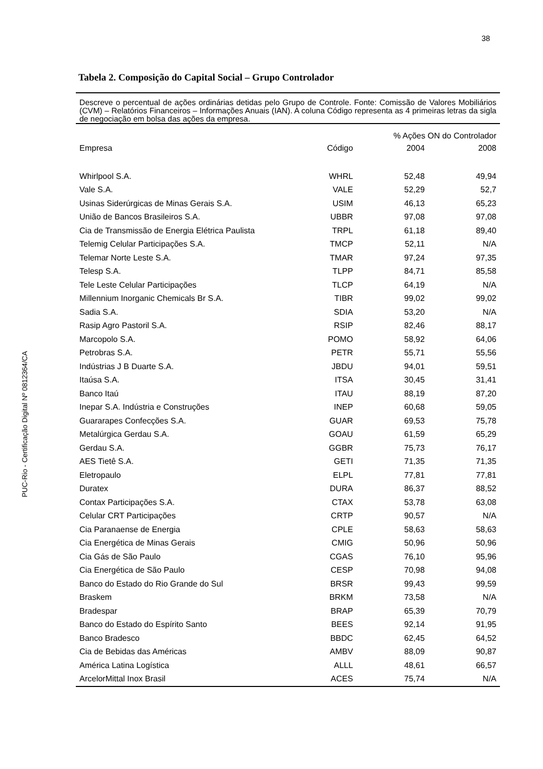38
PUC-Rio - Certificação Digital Nº 0812364/CA
Tabela 2. Composição do Capital Social – Grupo Controlador
Descreve o percentual de ações ordinárias detidas pelo Grupo de Controle. Fonte: Comissão de Valores Mobiliários (CVM) – Relatórios Financeiros – Informações Anuais (IAN). A coluna Código representa as 4 primeiras letras da sigla de negociação em bolsa das ações da empresa.
| | | % Ações ON do Controlador | |
| --- | --- | --- | --- |
| Empresa | Código | 2004 | 2008 |
| Whirlpool S.A. | WHRL | 52,48 | 49,94 |
| Vale S.A. | VALE | 52,29 | 52,7 |
| Usinas Siderúrgicas de Minas Gerais S.A. | USIM | 46,13 | 65,23 |
| União de Bancos Brasileiros S.A. | UBBR | 97,08 | 97,08 |
| Cia de Transmissão de Energia Elétrica Paulista | TRPL | 61,18 | 89,40 |
| Telemig Celular Participações S.A. | TMCP | 52,11 | N/A |
| Telemar Norte Leste S.A. | TMAR | 97,24 | 97,35 |
| Telesp S.A. | TLPP | 84,71 | 85,58 |
| Tele Leste Celular Participações | TLCP | 64,19 | N/A |
| Millennium Inorganic Chemicals Br S.A. | TIBR | 99,02 | 99,02 |
| Sadia S.A. | SDIA | 53,20 | N/A |
| Rasip Agro Pastoril S.A. | RSIP | 82,46 | 88,17 |
| Marcopolo S.A. | POMO | 58,92 | 64,06 |
| Petrobras S.A. | PETR | 55,71 | 55,56 |
| Indústrias J B Duarte S.A. | JBDU | 94,01 | 59,51 |
| Itaúsa S.A. | ITSA | 30,45 | 31,41 |
| Banco Itaú | ITAU | 88,19 | 87,20 |
| Inepar S.A. Indústria e Construções | INEP | 60,68 | 59,05 |
| Guararapes Confecções S.A. | GUAR | 69,53 | 75,78 |
| Metalúrgica Gerdau S.A. | GOAU | 61,59 | 65,29 |
| Gerdau S.A. | GGBR | 75,73 | 76,17 |
| AES Tietê S.A. | GETI | 71,35 | 71,35 |
| Eletropaulo | ELPL | 77,81 | 77,81 |
| Duratex | DURA | 86,37 | 88,52 |
| Contax Participações S.A. | CTAX | 53,78 | 63,08 |
| Celular CRT Participações | CRTP | 90,57 | N/A |
| Cia Paranaense de Energia | CPLE | 58,63 | 58,63 |
| Cia Energética de Minas Gerais | CMIG | 50,96 | 50,96 |
| Cia Gás de São Paulo | CGAS | 76,10 | 95,96 |
| Cia Energética de São Paulo | CESP | 70,98 | 94,08 |
| Banco do Estado do Rio Grande do Sul | BRSR | 99,43 | 99,59 |
| Braskem | BRKM | 73,58 | N/A |
| Bradespar | BRAP | 65,39 | 70,79 |
| Banco do Estado do Espírito Santo | BEES | 92,14 | 91,95 |
| Banco Bradesco | BBDC | 62,45 | 64,52 |
| Cia de Bebidas das Américas | AMBV | 88,09 | 90,87 |
| América Latina Logística | ALLL | 48,61 | 66,57 |
| ArcelorMittal Inox Brasil | ACES | 75,74 | N/A |